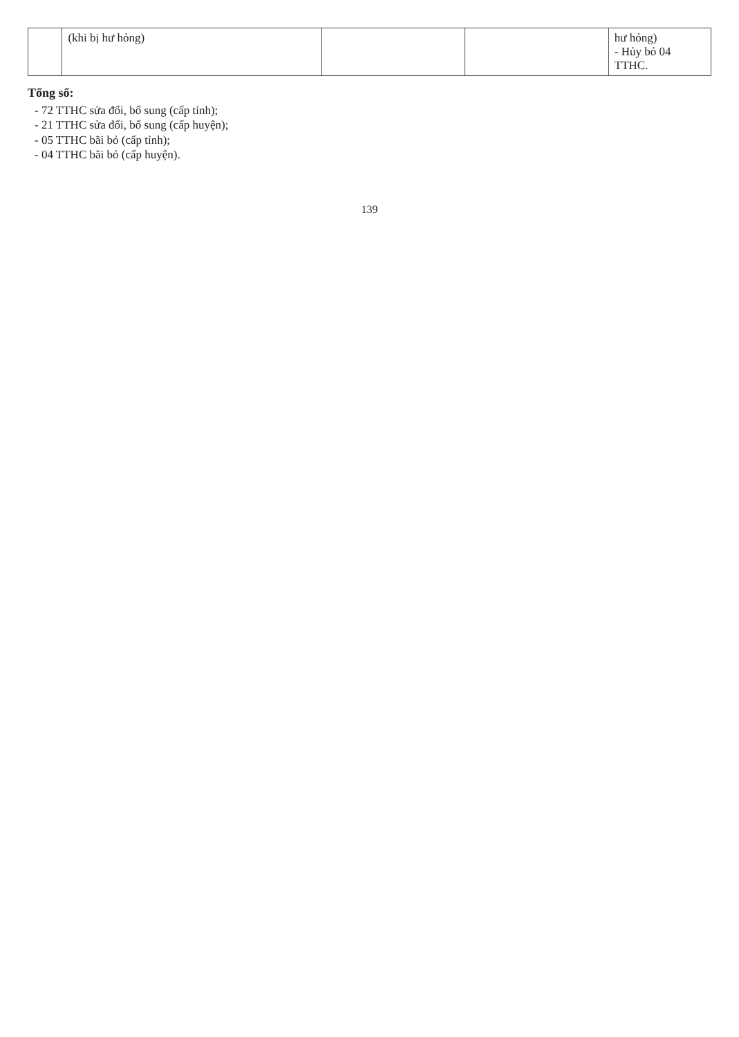| | (khi bị hư hỏng) | | | hư hỏng) - Hủy bỏ 04 TTHC. |
Tổng số:
- 72 TTHC sửa đổi, bổ sung (cấp tỉnh);
- 21 TTHC sửa đổi, bổ sung (cấp huyện);
- 05 TTHC bãi bỏ (cấp tỉnh);
- 04 TTHC bãi bỏ (cấp huyện).
139